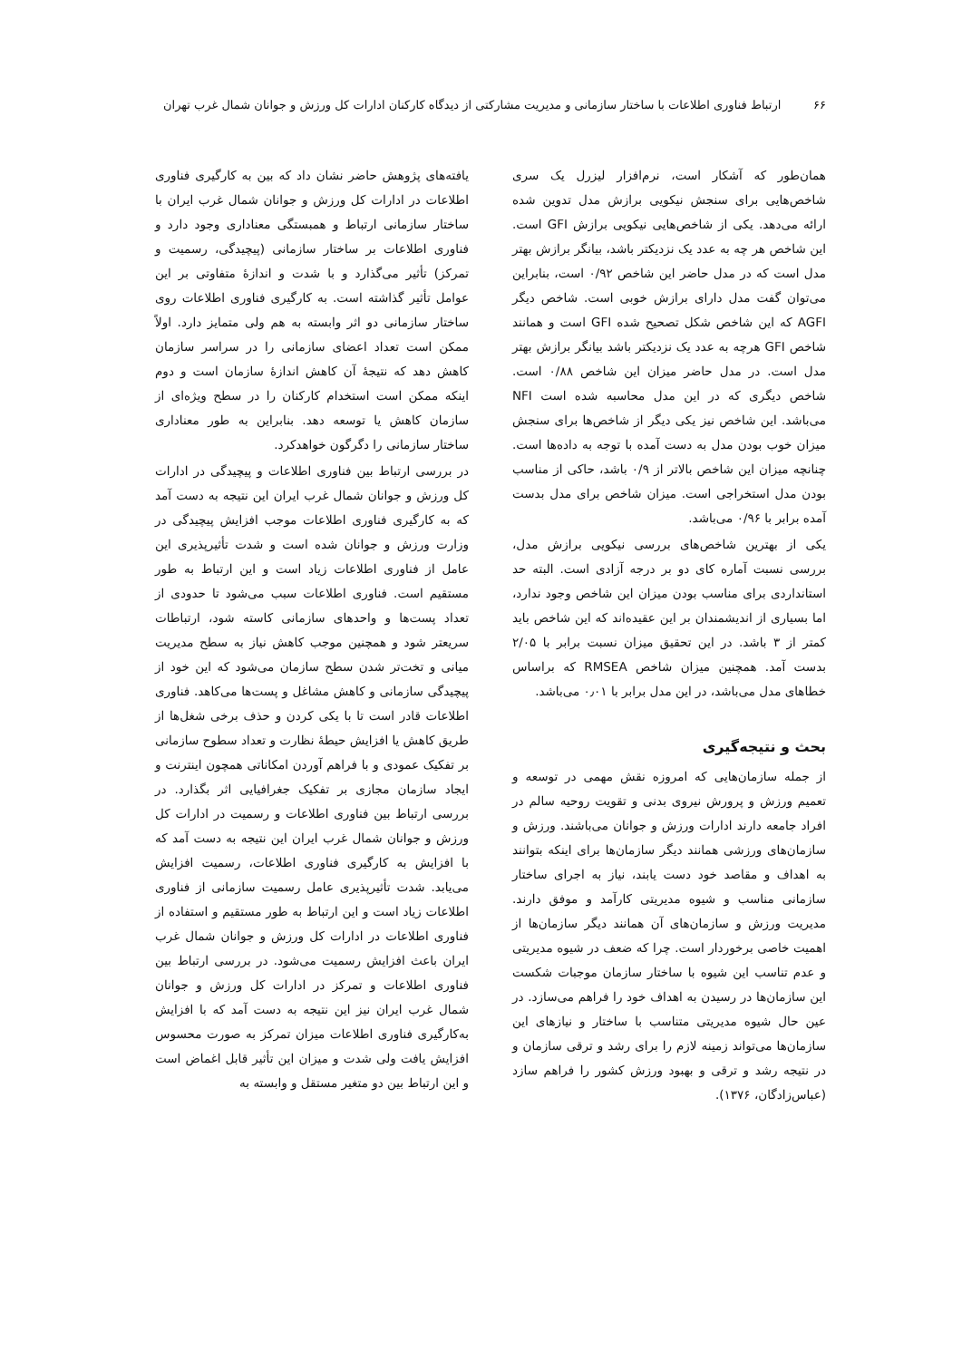۶۶ ارتباط فناوری اطلاعات با ساختار سازمانی و مدیریت مشارکتی از دیدگاه کارکنان ادارات کل ورزش و جوانان شمال غرب تهران
همان‌طور که آشکار است، نرم‌افزار لیزرل یک سری شاخص‌هایی برای سنجش نیکویی برازش مدل تدوین شده ارائه می‌دهد. یکی از شاخص‌هایی نیکویی برازش GFI است. این شاخص هر چه به عدد یک نزدیکتر باشد، بیانگر برازش بهتر مدل است که در مدل حاضر این شاخص ۰/۹۲ است، بنابراین می‌توان گفت مدل دارای برازش خوبی است. شاخص دیگر AGFI که این شاخص شکل تصحیح شده GFI است و همانند شاخص GFI هرچه به عدد یک نزدیکتر باشد بیانگر برازش بهتر مدل است. در مدل حاضر میزان این شاخص ۰/۸۸ است. شاخص دیگری که در این مدل محاسبه شده است NFI می‌باشد. این شاخص نیز یکی دیگر از شاخص‌ها برای سنجش میزان خوب بودن مدل به دست آمده با توجه به داده‌ها است. چنانچه میزان این شاخص بالاتر از ۰/۹ باشد، حاکی از مناسب بودن مدل استخراجی است. میزان شاخص برای مدل بدست آمده برابر با ۰/۹۶ می‌باشد.
یکی از بهترین شاخص‌های بررسی نیکویی برازش مدل، بررسی نسبت آماره کای دو بر درجه آزادی است. البته حد استانداردی برای مناسب بودن میزان این شاخص وجود ندارد، اما بسیاری از اندیشمندان بر این عقیده‌اند که این شاخص باید کمتر از ۳ باشد. در این تحقیق میزان نسبت برابر با ۲/۰۵ بدست آمد. همچنین میزان شاخص RMSEA که براساس خطاهای مدل می‌باشد، در این مدل برابر با ۰٫۰۱ می‌باشد.
بحث و نتیجه‌گیری
از جمله سازمان‌هایی که امروزه نقش مهمی در توسعه و تعمیم ورزش و پرورش نیروی بدنی و تقویت روحیه سالم در افراد جامعه دارند ادارات ورزش و جوانان می‌باشند. ورزش و سازمان‌های ورزشی همانند دیگر سازمان‌ها برای اینکه بتوانند به اهداف و مقاصد خود دست یابند، نیاز به اجرای ساختار سازمانی مناسب و شیوه مدیریتی کارآمد و موفق دارند. مدیریت ورزش و سازمان‌های آن همانند دیگر سازمان‌ها از اهمیت خاصی برخوردار است. چرا که ضعف در شیوه مدیریتی و عدم تناسب این شیوه با ساختار سازمان موجبات شکست این سازمان‌ها در رسیدن به اهداف خود را فراهم می‌سازد. در عین حال شیوه مدیریتی متناسب با ساختار و نیازهای این سازمان‌ها می‌تواند زمینه لازم را برای رشد و ترقی سازمان و در نتیجه رشد و ترقی و بهبود ورزش کشور را فراهم سازد (عباس‌زادگان، ۱۳۷۶).
یافته‌های پژوهش حاضر نشان داد که بین به کارگیری فناوری اطلاعات در ادارات کل ورزش و جوانان شمال غرب ایران با ساختار سازمانی ارتباط و همبستگی معناداری وجود دارد و فناوری اطلاعات بر ساختار سازمانی (پیچیدگی، رسمیت و تمرکز) تأثیر می‌گذارد و با شدت و اندازهٔ متفاوتی بر این عوامل تأثیر گذاشته است. به کارگیری فناوری اطلاعات روی ساختار سازمانی دو اثر وابسته به هم ولی متمایز دارد. اولاً ممکن است تعداد اعضای سازمانی را در سراسر سازمان کاهش دهد که نتیجهٔ آن کاهش اندازهٔ سازمان است و دوم اینکه ممکن است استخدام کارکنان را در سطح ویژه‌ای از سازمان کاهش یا توسعه دهد. بنابراین به طور معناداری ساختار سازمانی را دگرگون خواهدکرد.
در بررسی ارتباط بین فناوری اطلاعات و پیچیدگی در ادارات کل ورزش و جوانان شمال غرب ایران این نتیجه به دست آمد که به کارگیری فناوری اطلاعات موجب افزایش پیچیدگی در وزارت ورزش و جوانان شده است و شدت تأثیرپذیری این عامل از فناوری اطلاعات زیاد است و این ارتباط به طور مستقیم است. فناوری اطلاعات سبب می‌شود تا حدودی از تعداد پست‌ها و واحدهای سازمانی کاسته شود، ارتباطات سریعتر شود و همچنین موجب کاهش نیاز به سطح مدیریت میانی و تخت‌تر شدن سطح سازمان می‌شود که این خود از پیچیدگی سازمانی و کاهش مشاغل و پست‌ها می‌کاهد. فناوری اطلاعات قادر است تا با یکی کردن و حذف برخی شغل‌ها از طریق کاهش یا افزایش حیطهٔ نظارت و تعداد سطوح سازمانی بر تفکیک عمودی و با فراهم آوردن امکاناتی همچون اینترنت و ایجاد سازمان مجازی بر تفکیک جغرافیایی اثر بگذارد. در بررسی ارتباط بین فناوری اطلاعات و رسمیت در ادارات کل ورزش و جوانان شمال غرب ایران این نتیجه به دست آمد که با افزایش به کارگیری فناوری اطلاعات، رسمیت افزایش می‌یابد. شدت تأثیرپذیری عامل رسمیت سازمانی از فناوری اطلاعات زیاد است و این ارتباط به طور مستقیم و استفاده از فناوری اطلاعات در ادارات کل ورزش و جوانان شمال غرب ایران باعث افزایش رسمیت می‌شود. در بررسی ارتباط بین فناوری اطلاعات و تمرکز در ادارات کل ورزش و جوانان شمال غرب ایران نیز این نتیجه به دست آمد که با افزایش به‌کارگیری فناوری اطلاعات میزان تمرکز به صورت محسوس افزایش یافت ولی شدت و میزان این تأثیر قابل اغماض است و این ارتباط بین دو متغیر مستقل و وابسته به